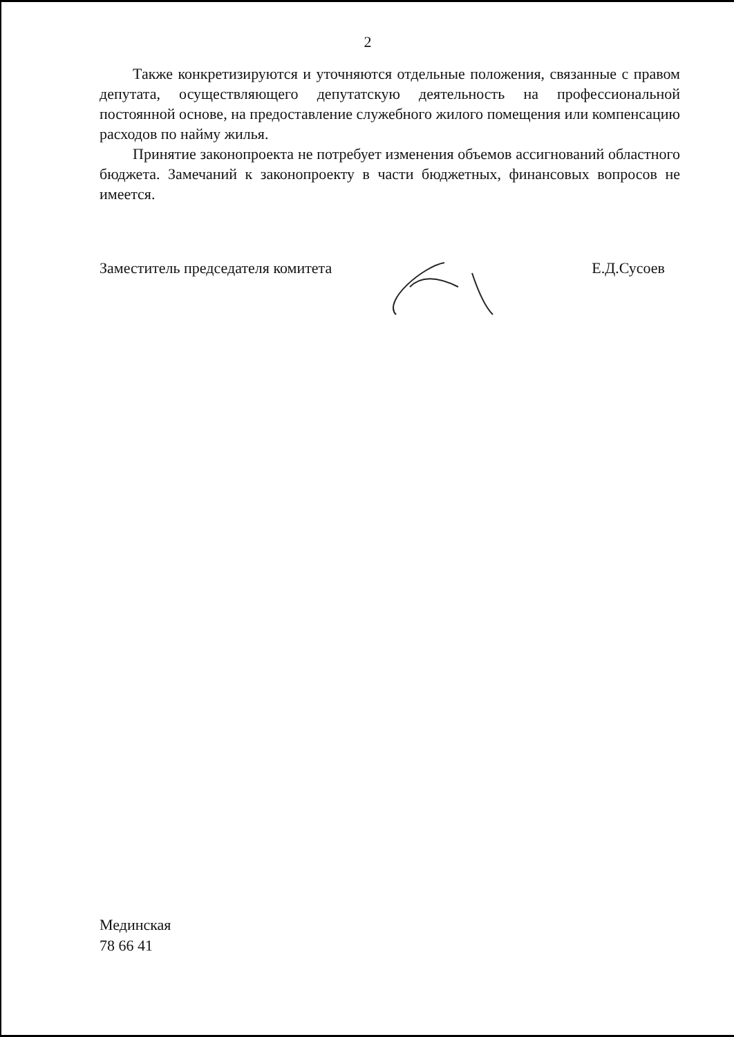2
Также конкретизируются и уточняются отдельные положения, связанные с правом депутата, осуществляющего депутатскую деятельность на профессиональной постоянной основе, на предоставление служебного жилого помещения или компенсацию расходов по найму жилья.
Принятие законопроекта не потребует изменения объемов ассигнований областного бюджета. Замечаний к законопроекту в части бюджетных, финансовых вопросов не имеется.
Заместитель председателя комитета Е.Д.Сусоев
Мединская
78 66 41